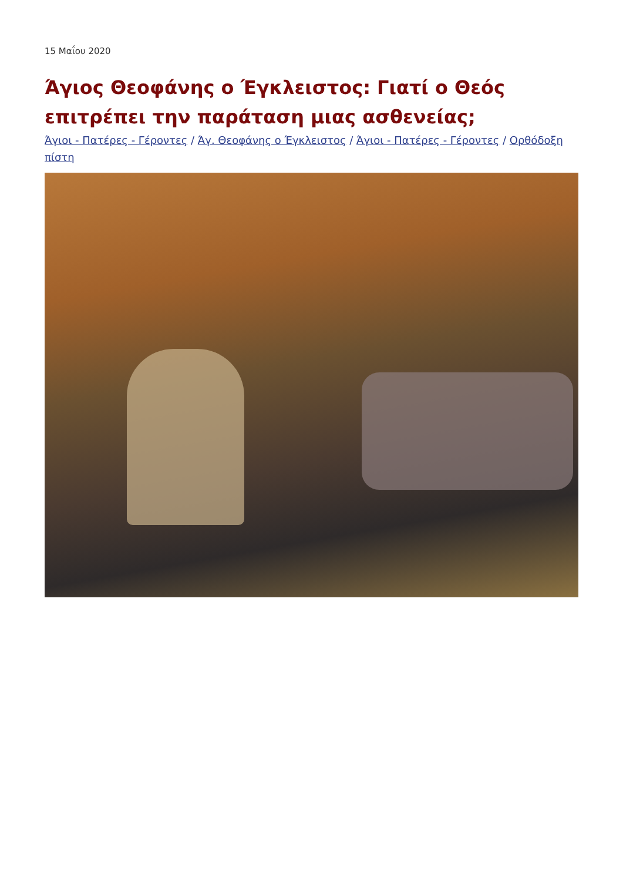15 Μαΐου 2020
Άγιος Θεοφάνης ο Έγκλειστος: Γιατί ο Θεός επιτρέπει την παράταση μιας ασθενείας;
Άγιοι - Πατέρες - Γέροντες / Άγ. Θεοφάνης ο Έγκλειστος / Άγιοι - Πατέρες - Γέροντες / Ορθόδοξη πίστη